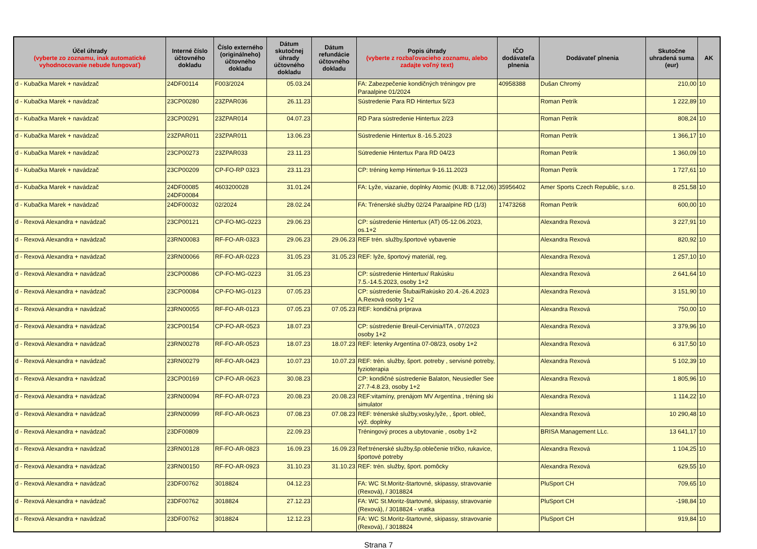| Účel úhrady (vyberte zo zoznamu, inak automatické vyhodnocovanie nebude fungovať) | Interné číslo účtovného dokladu | Číslo externého (originálneho) účtovného dokladu | Dátum skutočnej úhrady účtovného dokladu | Dátum refundácie účtovného dokladu | Popis úhrady (vyberte z rozbaľovacieho zoznamu, alebo zadajte voľný text) | IČO dodávateľa plnenia | Dodávateľ plnenia | Skutočne uhradená suma (eur) | AK |
| --- | --- | --- | --- | --- | --- | --- | --- | --- | --- |
| d - Kubačka Marek + navádzač | 24DF00114 | F003/2024 | 05.03.24 | | FA: Zabezpečenie kondičných tréningov pre Paraalpine 01/2024 | 40958388 | Dušan Chromý | 210,00 | 10 |
| d - Kubačka Marek + navádzač | 23CP00280 | 23ZPAR036 | 26.11.23 | | Sústredenie Para RD Hintertux 5/23 | | Roman Petrík | 1 222,89 | 10 |
| d - Kubačka Marek + navádzač | 23CP00291 | 23ZPAR014 | 04.07.23 | | RD Para sústredenie Hintertux 2/23 | | Roman Petrík | 808,24 | 10 |
| d - Kubačka Marek + navádzač | 23ZPAR011 | 23ZPAR011 | 13.06.23 | | Sústredenie Hintertux 8.-16.5.2023 | | Roman Petrík | 1 366,17 | 10 |
| d - Kubačka Marek + navádzač | 23CP00273 | 23ZPAR033 | 23.11.23 | | Sútredenie Hintertux Para RD 04/23 | | Roman Petrík | 1 360,09 | 10 |
| d - Kubačka Marek + navádzač | 23CP00209 | CP-FO-RP 0323 | 23.11.23 | | CP: tréning kemp Hintertux 9-16.11.2023 | | Roman Petrík | 1 727,61 | 10 |
| d - Kubačka Marek + navádzač | 24DF00085 24DF00084 | 4603200028 | 31.01.24 | | FA: Lyže, viazanie, doplnky Atomic (KUB: 8.712,06) | 35956402 | Amer Sports Czech Republic, s.r.o. | 8 251,58 | 10 |
| d - Kubačka Marek + navádzač | 24DF00032 | 02/2024 | 28.02.24 | | FA: Trénerské služby 02/24 Paraalpine RD (1/3) | 17473268 | Roman Petrík | 600,00 | 10 |
| d - Rexová Alexandra + navádzač | 23CP00121 | CP-FO-MG-0223 | 29.06.23 | | CP: sústredenie Hintertux (AT) 05-12.06.2023, os.1+2 | | Alexandra Rexová | 3 227,91 | 10 |
| d - Rexová Alexandra + navádzač | 23RN00083 | RF-FO-AR-0323 | 29.06.23 | 29.06.23 | REF trén. služby,športové vybavenie | | Alexandra Rexová | 820,92 | 10 |
| d - Rexová Alexandra + navádzač | 23RN00066 | RF-FO-AR-0223 | 31.05.23 | 31.05.23 | REF: lyže, športový materiál, reg. | | Alexandra Rexová | 1 257,10 | 10 |
| d - Rexová Alexandra + navádzač | 23CP00086 | CP-FO-MG-0223 | 31.05.23 | | CP: sústredenie Hintertux/ Rakúsku 7.5.-14.5.2023, osoby 1+2 | | Alexandra Rexová | 2 641,64 | 10 |
| d - Rexová Alexandra + navádzač | 23CP00084 | CP-FO-MG-0123 | 07.05.23 | | CP: sústredenie Štubai/Rakúsko 20.4.-26.4.2023 A.Rexová osoby 1+2 | | Alexandra Rexová | 3 151,90 | 10 |
| d - Rexová Alexandra + navádzač | 23RN00055 | RF-FO-AR-0123 | 07.05.23 | 07.05.23 | REF: kondičná príprava | | Alexandra Rexová | 750,00 | 10 |
| d - Rexová Alexandra + navádzač | 23CP00154 | CP-FO-AR-0523 | 18.07.23 | | CP: sústredenie Breuil-Cervinia/ITA , 07/2023 osoby 1+2 | | Alexandra Rexová | 3 379,96 | 10 |
| d - Rexová Alexandra + navádzač | 23RN00278 | RF-FO-AR-0523 | 18.07.23 | 18.07.23 | REF: letenky Argentína 07-08/23, osoby 1+2 | | Alexandra Rexová | 6 317,50 | 10 |
| d - Rexová Alexandra + navádzač | 23RN00279 | RF-FO-AR-0423 | 10.07.23 | 10.07.23 | REF: trén. služby, šport. potreby , servisné potreby, fyzioterapia | | Alexandra Rexová | 5 102,39 | 10 |
| d - Rexová Alexandra + navádzač | 23CP00169 | CP-FO-AR-0623 | 30.08.23 | | CP: kondičné sústredenie Balaton, Neusiedler See 27.7-4.8.23, osoby 1+2 | | Alexandra Rexová | 1 805,96 | 10 |
| d - Rexová Alexandra + navádzač | 23RN00094 | RF-FO-AR-0723 | 20.08.23 | 20.08.23 | REF:vitamíny, prenájom MV Argentína , tréning ski simulator | | Alexandra Rexová | 1 114,22 | 10 |
| d - Rexová Alexandra + navádzač | 23RN00099 | RF-FO-AR-0623 | 07.08.23 | 07.08.23 | REF: trénerské služby,vosky,lyže, , šport. obleč, výž. doplnky | | Alexandra Rexová | 10 290,48 | 10 |
| d - Rexová Alexandra + navádzač | 23DF00809 | | 22.09.23 | | Tréningový proces a ubytovanie , osoby 1+2 | | BRISA Management LLc. | 13 641,17 | 10 |
| d - Rexová Alexandra + navádzač | 23RN00128 | RF-FO-AR-0823 | 16.09.23 | 16.09.23 | Ref:trénerské služby,šp.oblečenie tričko, rukavice, športové potreby | | Alexandra Rexová | 1 104,25 | 10 |
| d - Rexová Alexandra + navádzač | 23RN00150 | RF-FO-AR-0923 | 31.10.23 | 31.10.23 | REF: trén. služby, šport. pomôcky | | Alexandra Rexová | 629,55 | 10 |
| d - Rexová Alexandra + navádzač | 23DF00762 | 3018824 | 04.12.23 | | FA: WC St.Moritz-štartovné, skipassy, stravovanie (Rexová), / 3018824 | | PluSport CH | 709,65 | 10 |
| d - Rexová Alexandra + navádzač | 23DF00762 | 3018824 | 27.12.23 | | FA: WC St.Moritz-štartovné, skipassy, stravovanie (Rexová), / 3018824 - vratka | | PluSport CH | -198,84 | 10 |
| d - Rexová Alexandra + navádzač | 23DF00762 | 3018824 | 12.12.23 | | FA: WC St.Moritz-štartovné, skipassy, stravovanie (Rexová), / 3018824 | | PluSport CH | 919,84 | 10 |
Strana 7